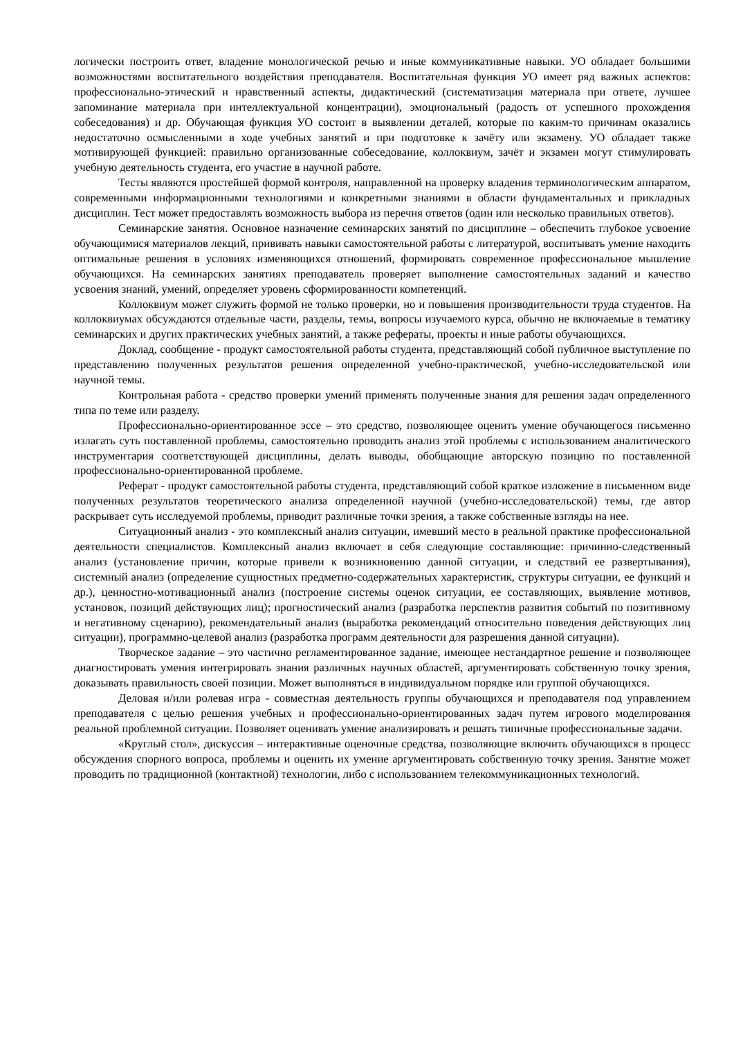логически построить ответ, владение монологической речью и иные коммуникативные навыки. УО обладает большими возможностями воспитательного воздействия преподавателя. Воспитательная функция УО имеет ряд важных аспектов: профессионально-этический и нравственный аспекты, дидактический (систематизация материала при ответе, лучшее запоминание материала при интеллектуальной концентрации), эмоциональный (радость от успешного прохождения собеседования) и др. Обучающая функция УО состоит в выявлении деталей, которые по каким-то причинам оказались недостаточно осмысленными в ходе учебных занятий и при подготовке к зачёту или экзамену. УО обладает также мотивирующей функцией: правильно организованные собеседование, коллоквиум, зачёт и экзамен могут стимулировать учебную деятельность студента, его участие в научной работе.
Тесты являются простейшей формой контроля, направленной на проверку владения терминологическим аппаратом, современными информационными технологиями и конкретными знаниями в области фундаментальных и прикладных дисциплин. Тест может предоставлять возможность выбора из перечня ответов (один или несколько правильных ответов).
Семинарские занятия. Основное назначение семинарских занятий по дисциплине – обеспечить глубокое усвоение обучающимися материалов лекций, прививать навыки самостоятельной работы с литературой, воспитывать умение находить оптимальные решения в условиях изменяющихся отношений, формировать современное профессиональное мышление обучающихся. На семинарских занятиях преподаватель проверяет выполнение самостоятельных заданий и качество усвоения знаний, умений, определяет уровень сформированности компетенций.
Коллоквиум может служить формой не только проверки, но и повышения производительности труда студентов. На коллоквиумах обсуждаются отдельные части, разделы, темы, вопросы изучаемого курса, обычно не включаемые в тематику семинарских и других практических учебных занятий, а также рефераты, проекты и иные работы обучающихся.
Доклад, сообщение - продукт самостоятельной работы студента, представляющий собой публичное выступление по представлению полученных результатов решения определенной учебно-практической, учебно-исследовательской или научной темы.
Контрольная работа - средство проверки умений применять полученные знания для решения задач определенного типа по теме или разделу.
Профессионально-ориентированное эссе – это средство, позволяющее оценить умение обучающегося письменно излагать суть поставленной проблемы, самостоятельно проводить анализ этой проблемы с использованием аналитического инструментария соответствующей дисциплины, делать выводы, обобщающие авторскую позицию по поставленной профессионально-ориентированной проблеме.
Реферат - продукт самостоятельной работы студента, представляющий собой краткое изложение в письменном виде полученных результатов теоретического анализа определенной научной (учебно-исследовательской) темы, где автор раскрывает суть исследуемой проблемы, приводит различные точки зрения, а также собственные взгляды на нее.
Ситуационный анализ - это комплексный анализ ситуации, имевший место в реальной практике профессиональной деятельности специалистов. Комплексный анализ включает в себя следующие составляющие: причинно-следственный анализ (установление причин, которые привели к возникновению данной ситуации, и следствий ее развертывания), системный анализ (определение сущностных предметно-содержательных характеристик, структуры ситуации, ее функций и др.), ценностно-мотивационный анализ (построение системы оценок ситуации, ее составляющих, выявление мотивов, установок, позиций действующих лиц); прогностический анализ (разработка перспектив развития событий по позитивному и негативному сценарию), рекомендательный анализ (выработка рекомендаций относительно поведения действующих лиц ситуации), программно-целевой анализ (разработка программ деятельности для разрешения данной ситуации).
Творческое задание – это частично регламентированное задание, имеющее нестандартное решение и позволяющее диагностировать умения интегрировать знания различных научных областей, аргументировать собственную точку зрения, доказывать правильность своей позиции. Может выполняться в индивидуальном порядке или группой обучающихся.
Деловая и/или ролевая игра - совместная деятельность группы обучающихся и преподавателя под управлением преподавателя с целью решения учебных и профессионально-ориентированных задач путем игрового моделирования реальной проблемной ситуации. Позволяет оценивать умение анализировать и решать типичные профессиональные задачи.
«Круглый стол», дискуссия – интерактивные оценочные средства, позволяющие включить обучающихся в процесс обсуждения спорного вопроса, проблемы и оценить их умение аргументировать собственную точку зрения. Занятие может проводить по традиционной (контактной) технологии, либо с использованием телекоммуникационных технологий.